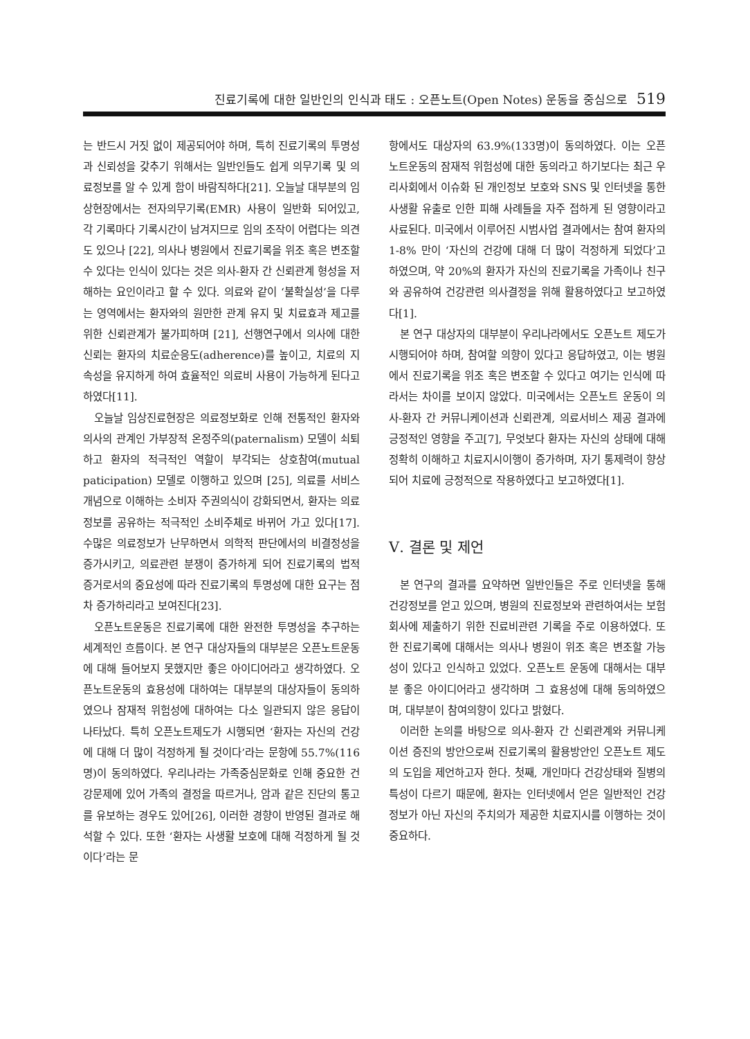진료기록에 대한 일반인의 인식과 태도 : 오픈노트(Open Notes) 운동을 중심으로 519
는 반드시 거짓 없이 제공되어야 하며, 특히 진료기록의 투명성과 신뢰성을 갖추기 위해서는 일반인들도 쉽게 의무기록 및 의료정보를 알 수 있게 함이 바람직하다[21]. 오늘날 대부분의 임상현장에서는 전자의무기록(EMR) 사용이 일반화 되어있고, 각 기록마다 기록시간이 남겨지므로 임의 조작이 어렵다는 의견도 있으나 [22], 의사나 병원에서 진료기록을 위조 혹은 변조할 수 있다는 인식이 있다는 것은 의사-환자 간 신뢰관계 형성을 저해하는 요인이라고 할 수 있다. 의료와 같이 ‘불확실성’을 다루는 영역에서는 환자와의 원만한 관계 유지 및 치료효과 제고를 위한 신뢰관계가 불가피하며 [21], 선행연구에서 의사에 대한 신뢰는 환자의 치료순응도(adherence)를 높이고, 치료의 지속성을 유지하게 하여 효율적인 의료비 사용이 가능하게 된다고 하였다[11].
오늘날 임상진료현장은 의료정보화로 인해 전통적인 환자와 의사의 관계인 가부장적 온정주의(paternalism) 모델이 쇠퇴하고 환자의 적극적인 역할이 부각되는 상호참여(mutual paticipation) 모델로 이행하고 있으며 [25], 의료를 서비스개념으로 이해하는 소비자 주권의식이 강화되면서, 환자는 의료정보를 공유하는 적극적인 소비주체로 바뀌어 가고 있다[17]. 수많은 의료정보가 난무하면서 의학적 판단에서의 비결정성을 증가시키고, 의료관련 분쟁이 증가하게 되어 진료기록의 법적 증거로서의 중요성에 따라 진료기록의 투명성에 대한 요구는 점차 증가하리라고 보여진다[23].
오픈노트운동은 진료기록에 대한 완전한 투명성을 추구하는 세계적인 흐름이다. 본 연구 대상자들의 대부분은 오픈노트운동에 대해 들어보지 못했지만 좋은 아이디어라고 생각하였다. 오픈노트운동의 효용성에 대하여는 대부분의 대상자들이 동의하였으나 잠재적 위험성에 대하여는 다소 일관되지 않은 응답이 나타났다. 특히 오픈노트제도가 시행되면 ‘환자는 자신의 건강에 대해 더 많이 걱정하게 될 것이다’라는 문항에 55.7%(116명)이 동의하였다. 우리나라는 가족중심문화로 인해 중요한 건강문제에 있어 가족의 결정을 따르거나, 암과 같은 진단의 통고를 유보하는 경우도 있어[26], 이러한 경향이 반영된 결과로 해석할 수 있다. 또한 ‘환자는 사생활 보호에 대해 걱정하게 될 것이다’라는 문
항에서도 대상자의 63.9%(133명)이 동의하였다. 이는 오픈노트운동의 잠재적 위험성에 대한 동의라고 하기보다는 최근 우리사회에서 이슈화 된 개인정보 보호와 SNS 및 인터넷을 통한 사생활 유출로 인한 피해 사례들을 자주 접하게 된 영향이라고 사료된다. 미국에서 이루어진 시범사업 결과에서는 참여 환자의 1-8% 만이 ‘자신의 건강에 대해 더 많이 걱정하게 되었다’고 하였으며, 약 20%의 환자가 자신의 진료기록을 가족이나 친구와 공유하여 건강관련 의사결정을 위해 활용하였다고 보고하였다[1].
본 연구 대상자의 대부분이 우리나라에서도 오픈노트 제도가 시행되어야 하며, 참여할 의향이 있다고 응답하였고, 이는 병원에서 진료기록을 위조 혹은 변조할 수 있다고 여기는 인식에 따라서는 차이를 보이지 않았다. 미국에서는 오픈노트 운동이 의사-환자 간 커뮤니케이션과 신뢰관계, 의료서비스 제공 결과에 긍정적인 영향을 주고[7], 무엇보다 환자는 자신의 상태에 대해 정확히 이해하고 치료지시이행이 증가하며, 자기 통제력이 향상되어 치료에 긍정적으로 작용하였다고 보고하였다[1].
Ⅴ. 결론 및 제언
본 연구의 결과를 요약하면 일반인들은 주로 인터넷을 통해 건강정보를 얻고 있으며, 병원의 진료정보와 관련하여서는 보험회사에 제출하기 위한 진료비관련 기록을 주로 이용하였다. 또한 진료기록에 대해서는 의사나 병원이 위조 혹은 변조할 가능성이 있다고 인식하고 있었다. 오픈노트 운동에 대해서는 대부분 좋은 아이디어라고 생각하며 그 효용성에 대해 동의하였으며, 대부분이 참여의향이 있다고 밝혔다.
이러한 논의를 바탕으로 의사-환자 간 신뢰관계와 커뮤니케이션 증진의 방안으로써 진료기록의 활용방안인 오픈노트 제도의 도입을 제언하고자 한다. 첫째, 개인마다 건강상태와 질병의 특성이 다르기 때문에, 환자는 인터넷에서 얻은 일반적인 건강정보가 아닌 자신의 주치의가 제공한 치료지시를 이행하는 것이 중요하다.